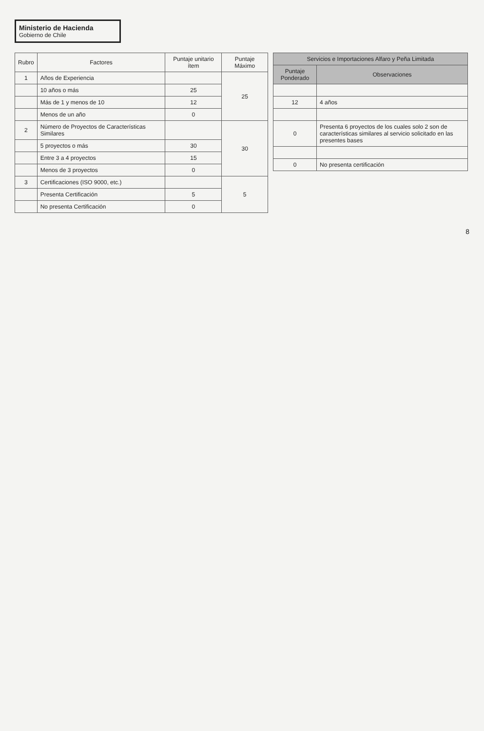Ministerio de Hacienda
Gobierno de Chile
| Rubro | Factores | Puntaje unitario ítem | Puntaje Máximo |
| --- | --- | --- | --- |
| 1 | Años de Experiencia | | 25 |
| | 10 años o más | 25 | |
| | Más de 1 y menos de 10 | 12 | |
| | Menos de un año | 0 | |
| 2 | Número de Proyectos de Características Similares | | 30 |
| | 5 proyectos o más | 30 | |
| | Entre 3 a 4 proyectos | 15 | |
| | Menos de 3 proyectos | 0 | |
| 3 | Certificaciones (ISO 9000, etc.) | | 5 |
| | Presenta Certificación | 5 | |
| | No presenta Certificación | 0 | |
| Servicios e Importaciones Alfaro y Peña Limitada | |
| --- | --- |
| Puntaje Ponderado | Observaciones |
| 12 | 4 años |
| 0 | Presenta 6 proyectos de los cuales solo 2 son de características similares al servicio solicitado en las presentes bases |
| 0 | No presenta certificación |
8